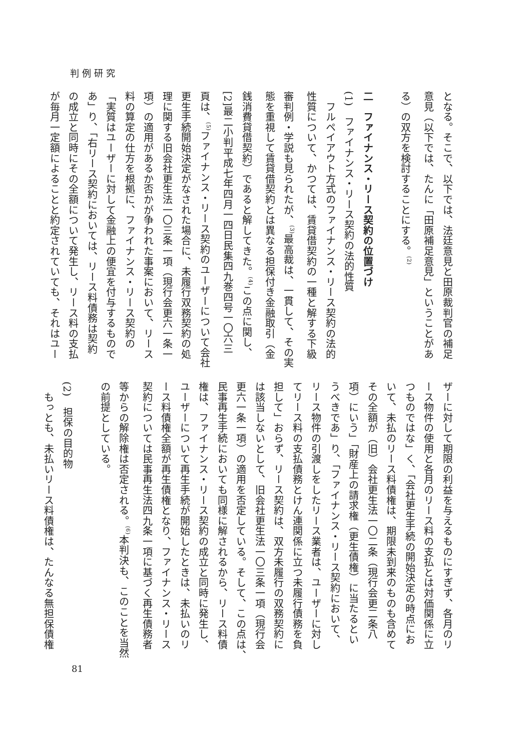判例研究
となる。そこで、以下では、法廷意見と田原裁判官の補足
意見（以下では、たんに「田原補足意見」ということがあ
る）の双方を検討することにする。<sup>(2)</sup>
　
二　ファイナンス・リース契約の位置づけ
(1)　ファイナンス・リース契約の法的性質
　フルペイアウト方式のファイナンス・リース契約の法的
性質について、かつては、賃貸借契約の一種と解する下級
審判例・学説も見られたが、<sup>(3)</sup>最高裁は、一貫して、その実
態を重視して賃貸借契約とは異なる担保付き金融取引（金
銭消費貸借契約）であると解してきた。<sup>(4)</sup>この点に関し、
[2]最二小判平成七年四月一四日民集四九巻四号一〇六三
頁は、<sup>(5)</sup>ファイナンス・リース契約のユーザーについて会社
更生手続開始決定がなされた場合に、未履行双務契約の処
理に関する旧会社更生法一〇三条一項（現行会更六一条一
項）の適用があるか否かが争われた事案において、リース
料の算定の仕方を根拠に、ファイナンス・リース契約の
「実質はユーザーに対して金融上の便宜を付与するもので
あ」り、「右リース契約においては、リース料債務は契約
の成立と同時にその全額について発生し、リース料の支払
が毎月一定額によることと約定されていても、それはユー
ザーに対して期限の利益を与えるものにすぎず、各月のリ
ース物件の使用と各月のリース料の支払とは対価関係に立
つものではな」く、「会社更生手続の開始決定の時点にお
いて、未払のリース料債権は、期限未到来のものも含めて
その全額が（旧）会社更生法一〇二条（現行会更二条八
項）にいう」「財産上の請求権（更生債権）に当たるとい
うべきであ」り、「ファイナンス・リース契約において、
リース物件の引渡しをしたリース業者は、ユーザーに対し
てリース料の支払債務とけん連関係に立つ未履行債務を負
担して」おらず、リース契約は、双方未履行の双務契約に
は該当しないとして、旧会社更生法一〇三条一項（現行会
更六一条一項）の適用を否定している。そして、この点は、
民事再生手続においても同様に解されるから、リース料債
権は、ファイナンス・リース契約の成立と同時に発生し、
ユーザーについて再生手続が開始したときは、未払いのリ
ース料債権全額が再生債権となり、ファイナンス・リース
契約については民事再生法四九条一項に基づく再生債務者
等からの解除権は否定される。<sup>(6)</sup>本判決も、このことを当然
の前提としている。
　
(2)　担保の目的物
　もっとも、未払いリース料債権は、たんなる無担保債権
81